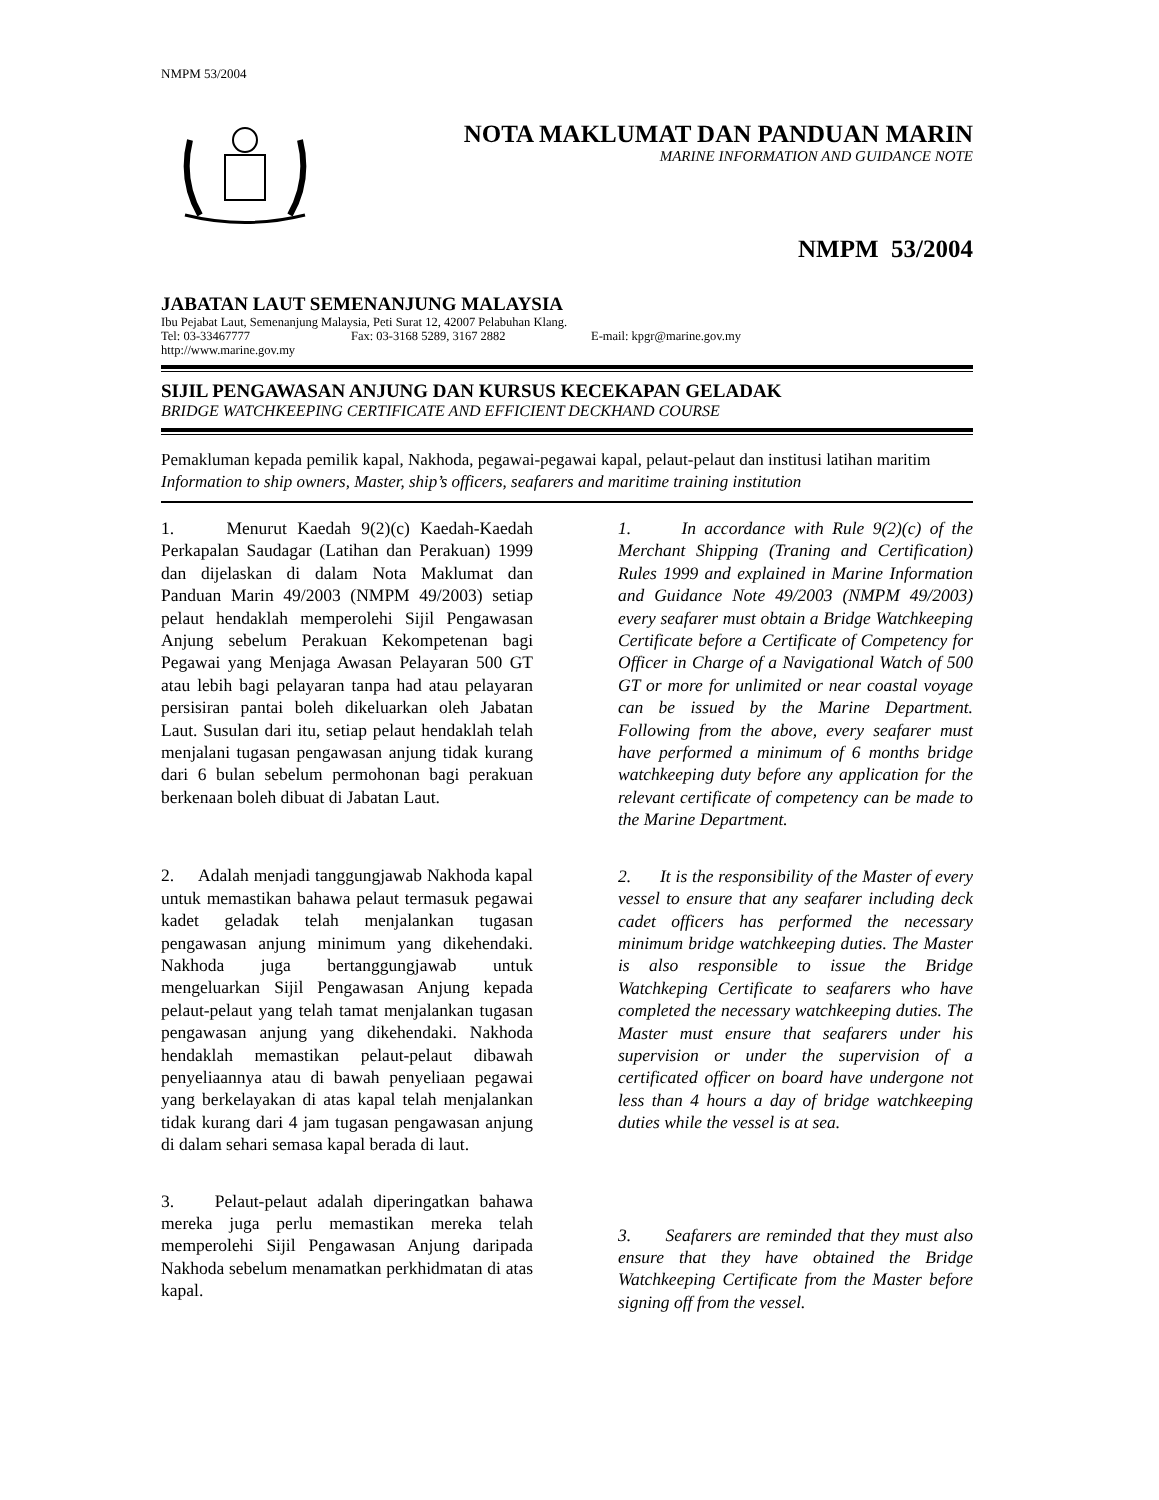NMPM 53/2004
NOTA MAKLUMAT DAN PANDUAN MARIN
MARINE INFORMATION AND GUIDANCE NOTE
NMPM 53/2004
JABATAN LAUT SEMENANJUNG MALAYSIA
Ibu Pejabat Laut, Semenanjung Malaysia, Peti Surat 12, 42007 Pelabuhan Klang.
Tel: 03-33467777 Fax: 03-3168 5289, 3167 2882 E-mail: kpgr@marine.gov.my
http://www.marine.gov.my
SIJIL PENGAWASAN ANJUNG DAN KURSUS KECEKAPAN GELADAK
BRIDGE WATCHKEEPING CERTIFICATE AND EFFICIENT DECKHAND COURSE
Pemakluman kepada pemilik kapal, Nakhoda, pegawai-pegawai kapal, pelaut-pelaut dan institusi latihan maritim
Information to ship owners, Master, ship’s officers, seafarers and maritime training institution
1. Menurut Kaedah 9(2)(c) Kaedah-Kaedah Perkapalan Saudagar (Latihan dan Perakuan) 1999 dan dijelaskan di dalam Nota Maklumat dan Panduan Marin 49/2003 (NMPM 49/2003) setiap pelaut hendaklah memperolehi Sijil Pengawasan Anjung sebelum Perakuan Kekompetenan bagi Pegawai yang Menjaga Awasan Pelayaran 500 GT atau lebih bagi pelayaran tanpa had atau pelayaran persisiran pantai boleh dikeluarkan oleh Jabatan Laut. Susulan dari itu, setiap pelaut hendaklah telah menjalani tugasan pengawasan anjung tidak kurang dari 6 bulan sebelum permohonan bagi perakuan berkenaan boleh dibuat di Jabatan Laut.
2. Adalah menjadi tanggungjawab Nakhoda kapal untuk memastikan bahawa pelaut termasuk pegawai kadet geladak telah menjalankan tugasan pengawasan anjung minimum yang dikehendaki. Nakhoda juga bertanggungjawab untuk mengeluarkan Sijil Pengawasan Anjung kepada pelaut-pelaut yang telah tamat menjalankan tugasan pengawasan anjung yang dikehendaki. Nakhoda hendaklah memastikan pelaut-pelaut dibawah penyeliaannya atau di bawah penyeliaan pegawai yang berkelayakan di atas kapal telah menjalankan tidak kurang dari 4 jam tugasan pengawasan anjung di dalam sehari semasa kapal berada di laut.
3. Pelaut-pelaut adalah diperingatkan bahawa mereka juga perlu memastikan mereka telah memperolehi Sijil Pengawasan Anjung daripada Nakhoda sebelum menamatkan perkhidmatan di atas kapal.
1. In accordance with Rule 9(2)(c) of the Merchant Shipping (Traning and Certification) Rules 1999 and explained in Marine Information and Guidance Note 49/2003 (NMPM 49/2003) every seafarer must obtain a Bridge Watchkeeping Certificate before a Certificate of Competency for Officer in Charge of a Navigational Watch of 500 GT or more for unlimited or near coastal voyage can be issued by the Marine Department. Following from the above, every seafarer must have performed a minimum of 6 months bridge watchkeeping duty before any application for the relevant certificate of competency can be made to the Marine Department.
2. It is the responsibility of the Master of every vessel to ensure that any seafarer including deck cadet officers has performed the necessary minimum bridge watchkeeping duties. The Master is also responsible to issue the Bridge Watchkeping Certificate to seafarers who have completed the necessary watchkeeping duties. The Master must ensure that seafarers under his supervision or under the supervision of a certificated officer on board have undergone not less than 4 hours a day of bridge watchkeeping duties while the vessel is at sea.
3. Seafarers are reminded that they must also ensure that they have obtained the Bridge Watchkeeping Certificate from the Master before signing off from the vessel.